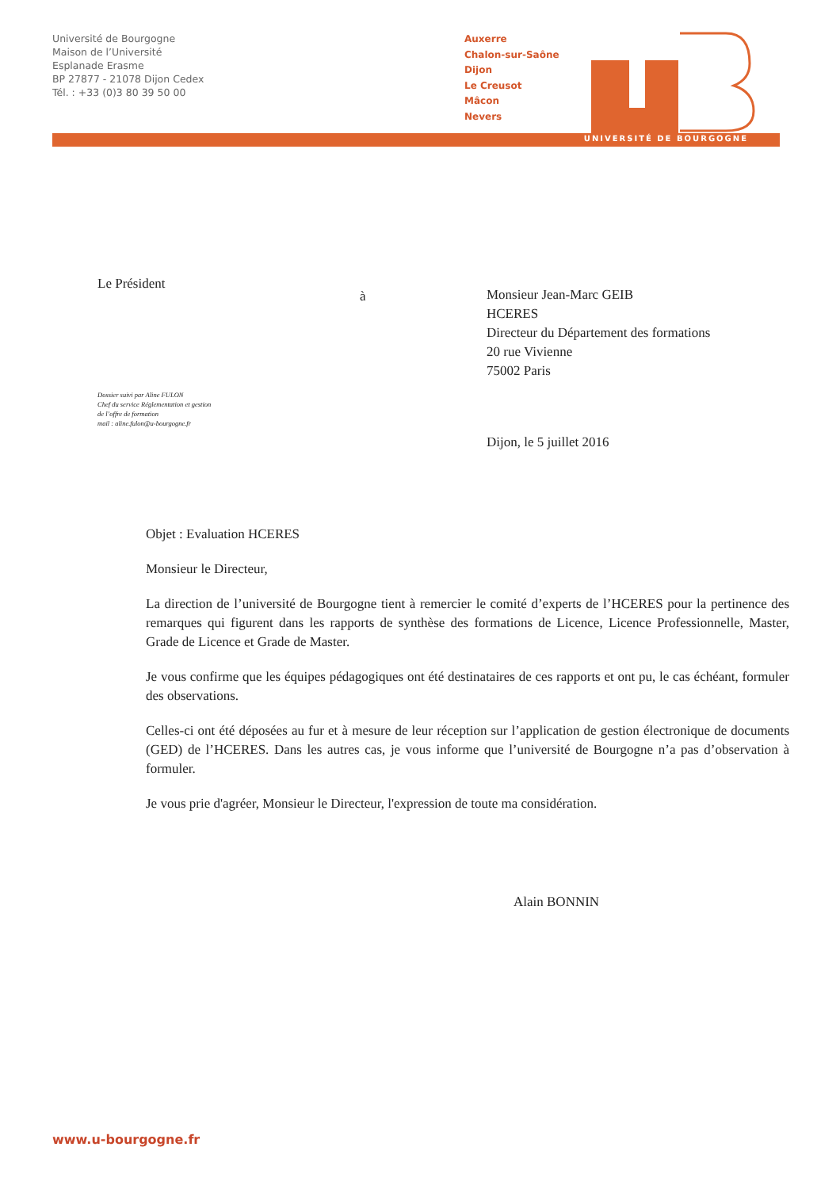Université de Bourgogne
Maison de l’Université
Esplanade Erasme
BP 27877 - 21078 Dijon Cedex
Tél. : +33 (0)3 80 39 50 00
Auxerre
Chalon-sur-Saône
Dijon
Le Creusot
Mâcon
Nevers
UNIVERSITÉ DE BOURGOGNE
Le Président
à
Monsieur Jean-Marc GEIB
HCERES
Directeur du Département des formations
20 rue Vivienne
75002 Paris
Dossier suivi par Aline FULON
Chef du service Réglementation et gestion
de l’offre de formation
mail : aline.fulon@u-bourgogne.fr
Dijon, le 5 juillet 2016
Objet : Evaluation HCERES
Monsieur le Directeur,
La direction de l’université de Bourgogne tient à remercier le comité d’experts de l’HCERES pour la pertinence des remarques qui figurent dans les rapports de synthèse des formations de Licence, Licence Professionnelle, Master, Grade de Licence et Grade de Master.
Je vous confirme que les équipes pédagogiques ont été destinataires de ces rapports et ont pu, le cas échéant, formuler des observations.
Celles-ci ont été déposées au fur et à mesure de leur réception sur l’application de gestion électronique de documents (GED) de l’HCERES. Dans les autres cas, je vous informe que l’université de Bourgogne n’a pas d’observation à formuler.
Je vous prie d'agréer, Monsieur le Directeur, l'expression de toute ma considération.
Alain BONNIN
www.u-bourgogne.fr